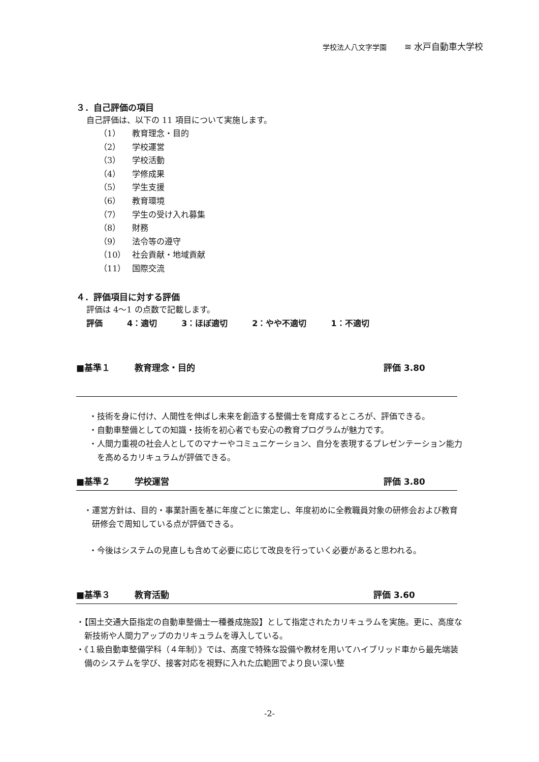学校法人八文字学園 ≋ 水戸自動車大学校
３．自己評価の項目
自己評価は、以下の 11 項目について実施します。
（1） 教育理念・目的
（2） 学校運営
（3） 学校活動
（4） 学修成果
（5） 学生支援
（6） 教育環境
（7） 学生の受け入れ募集
（8） 財務
（9） 法令等の遵守
（10） 社会貢献・地域貢献
（11） 国際交流
４．評価項目に対する評価
評価は 4～1 の点数で記載します。
評価　　　4：適切　　　3：ほぼ適切　　　2：やや不適切　　　1：不適切
■基準１ 教育理念・目的 評価 3.80
・技術を身に付け、人間性を伸ばし未来を創造する整備士を育成するところが、評価できる。
・自動車整備としての知識・技術を初心者でも安心の教育プログラムが魅力です。
・人間力重視の社会人としてのマナーやコミュニケーション、自分を表現するプレゼンテーション能力を高めるカリキュラムが評価できる。
■基準２ 学校運営 評価 3.80
・運営方針は、目的・事業計画を基に年度ごとに策定し、年度初めに全教職員対象の研修会および教育研修会で周知している点が評価できる。
・今後はシステムの見直しも含めて必要に応じて改良を行っていく必要があると思われる。
■基準３ 教育活動 評価 3.60
・【国土交通大臣指定の自動車整備士一種養成施設】として指定されたカリキュラムを実施。更に、高度な新技術や人間力アップのカリキュラムを導入している。
・《１級自動車整備学科（４年制）》では、高度で特殊な設備や教材を用いてハイブリッド車から最先端装備のシステムを学び、接客対応を視野に入れた広範囲でより良い深い整
-2-